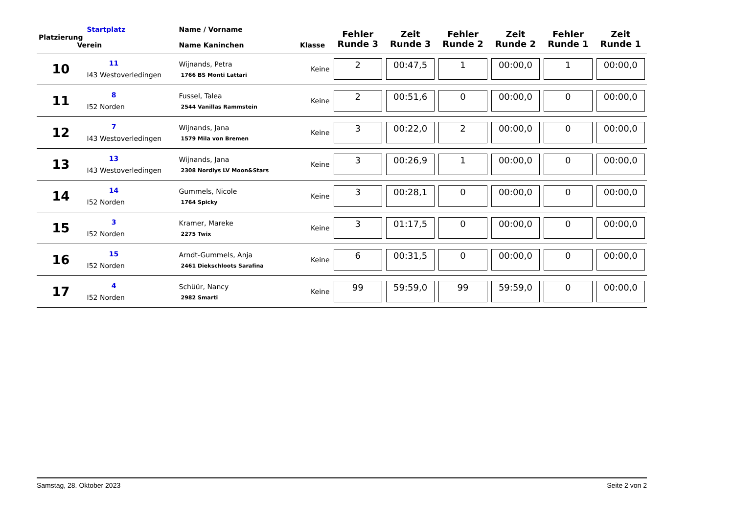| Platzierung | Startplatz Verein | Name / Vorname Name Kaninchen | Klasse | Fehler Runde 3 | Zeit Runde 3 | Fehler Runde 2 | Zeit Runde 2 | Fehler Runde 1 | Zeit Runde 1 |
| --- | --- | --- | --- | --- | --- | --- | --- | --- | --- |
| 10 | 11 I43 Westoverledingen | Wijnands, Petra 1766 BS Monti Lattari | Keine | 2 | 00:47,5 | 1 | 00:00,0 | 1 | 00:00,0 |
| 11 | 8 I52 Norden | Fussel, Talea 2544 Vanillas Rammstein | Keine | 2 | 00:51,6 | 0 | 00:00,0 | 0 | 00:00,0 |
| 12 | 7 I43 Westoverledingen | Wijnands, Jana 1579 Mila von Bremen | Keine | 3 | 00:22,0 | 2 | 00:00,0 | 0 | 00:00,0 |
| 13 | 13 I43 Westoverledingen | Wijnands, Jana 2308 Nordlys LV Moon&Stars | Keine | 3 | 00:26,9 | 1 | 00:00,0 | 0 | 00:00,0 |
| 14 | 14 I52 Norden | Gummels, Nicole 1764 Spicky | Keine | 3 | 00:28,1 | 0 | 00:00,0 | 0 | 00:00,0 |
| 15 | 3 I52 Norden | Kramer, Mareke 2275 Twix | Keine | 3 | 01:17,5 | 0 | 00:00,0 | 0 | 00:00,0 |
| 16 | 15 I52 Norden | Arndt-Gummels, Anja 2461 Diekschloots Sarafina | Keine | 6 | 00:31,5 | 0 | 00:00,0 | 0 | 00:00,0 |
| 17 | 4 I52 Norden | Schüür, Nancy 2982 Smarti | Keine | 99 | 59:59,0 | 99 | 59:59,0 | 0 | 00:00,0 |
Samstag, 28. Oktober 2023 Seite 2 von 2